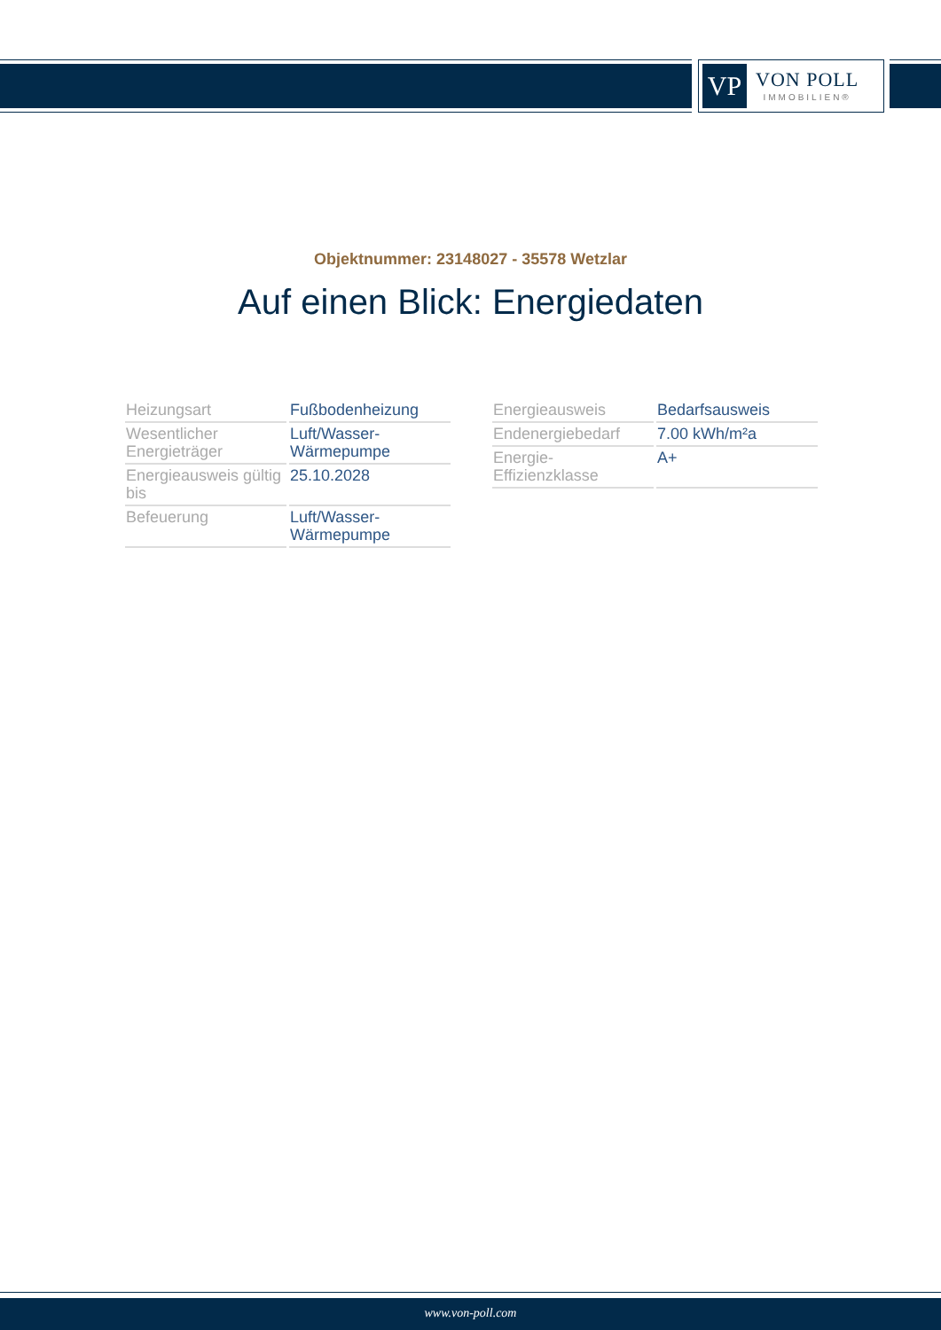VP
VON POLL
IMMOBILIEN®
Objektnummer: 23148027 - 35578 Wetzlar
Auf einen Blick: Energiedaten
| Heizungsart | Fußbodenheizung |
| Wesentlicher Energieträger | Luft/Wasser-Wärmepumpe |
| Energieausweis gültig bis | 25.10.2028 |
| Befeuerung | Luft/Wasser-Wärmepumpe |
| Energieausweis | Bedarfsausweis |
| Endenergiebedarf | 7.00 kWh/m²a |
| Energie-Effizienzklasse | A+ |
www.von-poll.com